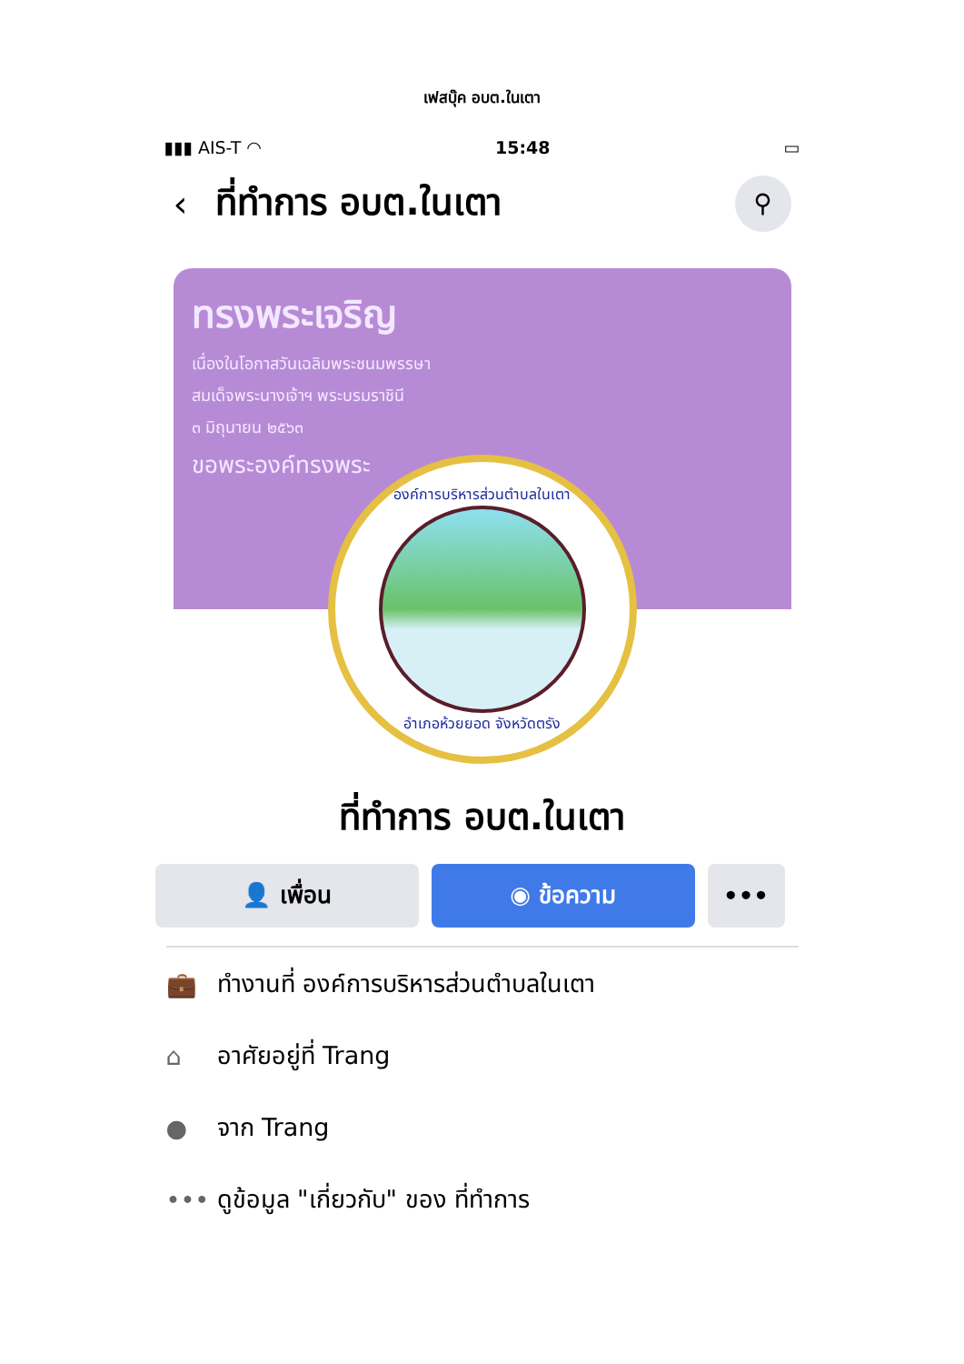เฟสบุ๊ค อบต.ในเตา
▮▮▮ AIS-T ◠ 15:48 ▭
‹ ที่ทำการ อบต.ในเตา
⚲
ทรงพระเจริญ
เนื่องในโอกาสวันเฉลิมพระชนมพรรษา
สมเด็จพระนางเจ้าฯ พระบรมราชินี
๓ มิถุนายน ๒๕๖๓
ขอพระองค์ทรงพระ
องค์การบริหารส่วนตำบลในเตา
อำเภอห้วยยอด จังหวัดตรัง
ที่ทำการ อบต.ในเตา
👤 เพื่อน ◉ ข้อความ •••
💼 ทำงานที่ องค์การบริหารส่วนตำบลในเตา
⌂ อาศัยอยู่ที่ Trang
● จาก Trang
••• ดูข้อมูล "เกี่ยวกับ" ของ ที่ทำการ